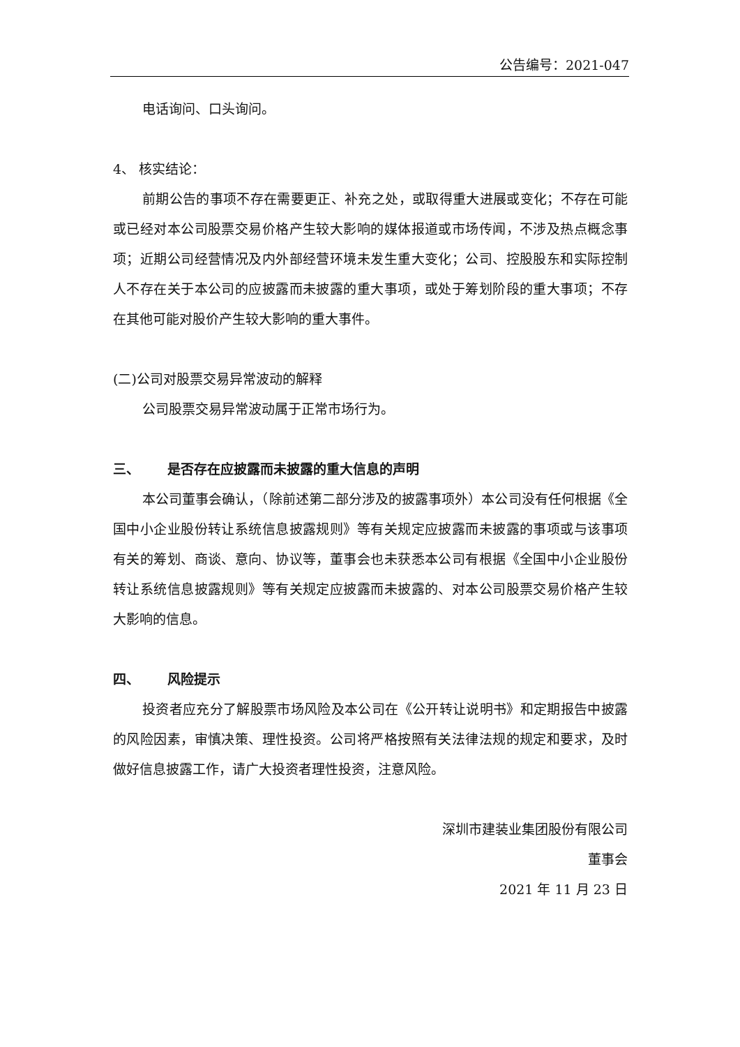公告编号：2021-047
电话询问、口头询问。
4、 核实结论：
前期公告的事项不存在需要更正、补充之处，或取得重大进展或变化；不存在可能或已经对本公司股票交易价格产生较大影响的媒体报道或市场传闻，不涉及热点概念事项；近期公司经营情况及内外部经营环境未发生重大变化；公司、控股股东和实际控制人不存在关于本公司的应披露而未披露的重大事项，或处于筹划阶段的重大事项；不存在其他可能对股价产生较大影响的重大事件。
(二)公司对股票交易异常波动的解释
公司股票交易异常波动属于正常市场行为。
三、 是否存在应披露而未披露的重大信息的声明
本公司董事会确认，（除前述第二部分涉及的披露事项外）本公司没有任何根据《全国中小企业股份转让系统信息披露规则》等有关规定应披露而未披露的事项或与该事项有关的筹划、商谈、意向、协议等，董事会也未获悉本公司有根据《全国中小企业股份转让系统信息披露规则》等有关规定应披露而未披露的、对本公司股票交易价格产生较大影响的信息。
四、 风险提示
投资者应充分了解股票市场风险及本公司在《公开转让说明书》和定期报告中披露的风险因素，审慎决策、理性投资。公司将严格按照有关法律法规的规定和要求，及时做好信息披露工作，请广大投资者理性投资，注意风险。
深圳市建装业集团股份有限公司
董事会
2021 年 11 月 23 日